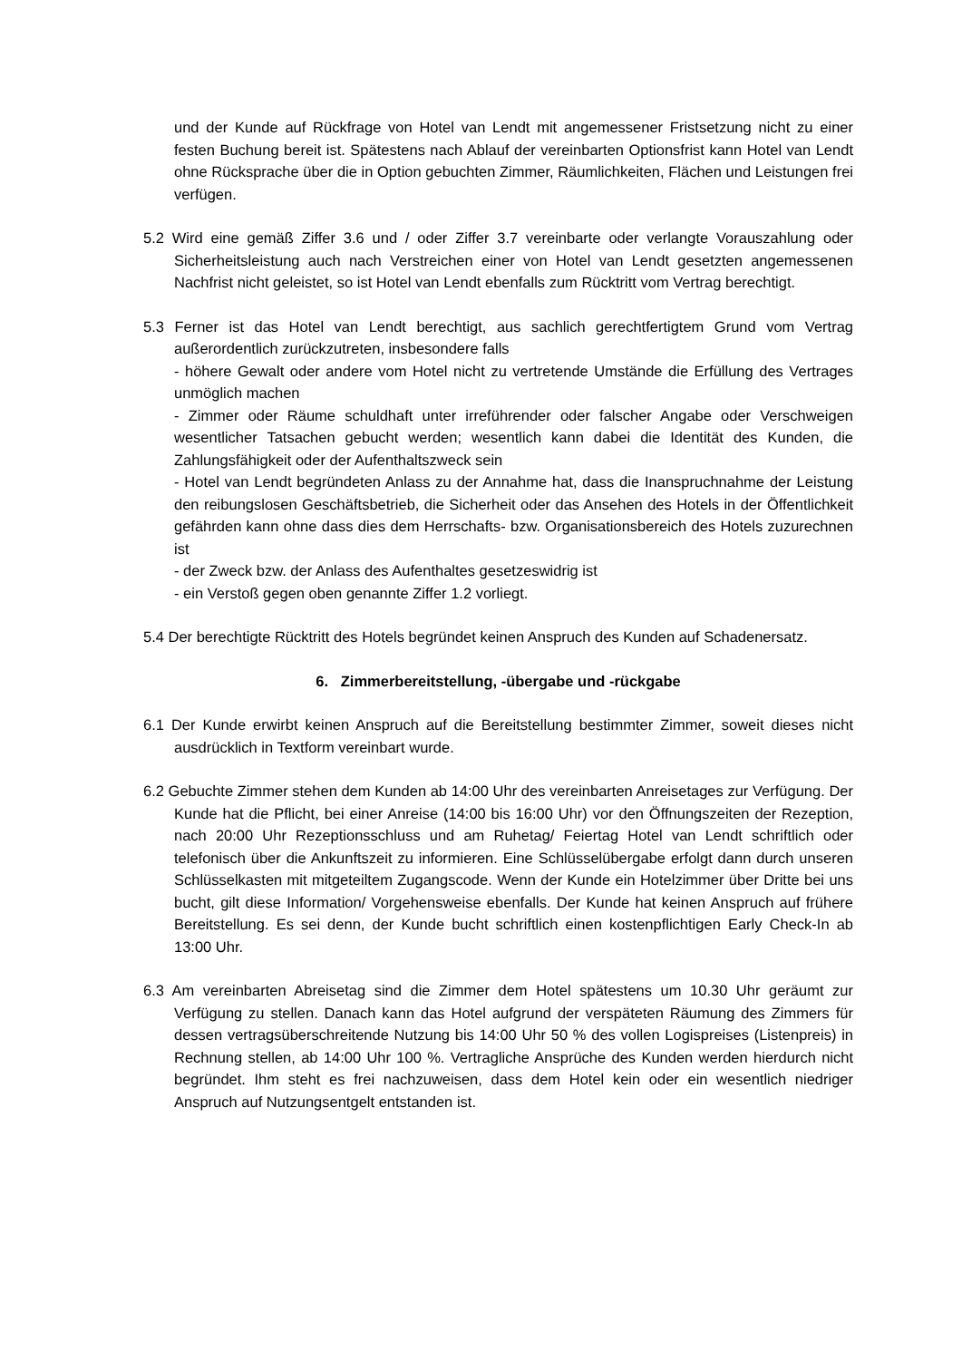und der Kunde auf Rückfrage von Hotel van Lendt mit angemessener Fristsetzung nicht zu einer festen Buchung bereit ist. Spätestens nach Ablauf der vereinbarten Optionsfrist kann Hotel van Lendt ohne Rücksprache über die in Option gebuchten Zimmer, Räumlichkeiten, Flächen und Leistungen frei verfügen.
5.2 Wird eine gemäß Ziffer 3.6 und / oder Ziffer 3.7 vereinbarte oder verlangte Vorauszahlung oder Sicherheitsleistung auch nach Verstreichen einer von Hotel van Lendt gesetzten angemessenen Nachfrist nicht geleistet, so ist Hotel van Lendt ebenfalls zum Rücktritt vom Vertrag berechtigt.
5.3 Ferner ist das Hotel van Lendt berechtigt, aus sachlich gerechtfertigtem Grund vom Vertrag außerordentlich zurückzutreten, insbesondere falls
- höhere Gewalt oder andere vom Hotel nicht zu vertretende Umstände die Erfüllung des Vertrages unmöglich machen
- Zimmer oder Räume schuldhaft unter irreführender oder falscher Angabe oder Verschweigen wesentlicher Tatsachen gebucht werden; wesentlich kann dabei die Identität des Kunden, die Zahlungsfähigkeit oder der Aufenthaltszweck sein
- Hotel van Lendt begründeten Anlass zu der Annahme hat, dass die Inanspruchnahme der Leistung den reibungslosen Geschäftsbetrieb, die Sicherheit oder das Ansehen des Hotels in der Öffentlichkeit gefährden kann ohne dass dies dem Herrschafts- bzw. Organisationsbereich des Hotels zuzurechnen ist
- der Zweck bzw. der Anlass des Aufenthaltes gesetzeswidrig ist
- ein Verstoß gegen oben genannte Ziffer 1.2 vorliegt.
5.4 Der berechtigte Rücktritt des Hotels begründet keinen Anspruch des Kunden auf Schadenersatz.
6. Zimmerbereitstellung, -übergabe und -rückgabe
6.1 Der Kunde erwirbt keinen Anspruch auf die Bereitstellung bestimmter Zimmer, soweit dieses nicht ausdrücklich in Textform vereinbart wurde.
6.2 Gebuchte Zimmer stehen dem Kunden ab 14:00 Uhr des vereinbarten Anreisetages zur Verfügung. Der Kunde hat die Pflicht, bei einer Anreise (14:00 bis 16:00 Uhr) vor den Öffnungszeiten der Rezeption, nach 20:00 Uhr Rezeptionsschluss und am Ruhetag/ Feiertag Hotel van Lendt schriftlich oder telefonisch über die Ankunftszeit zu informieren. Eine Schlüsselübergabe erfolgt dann durch unseren Schlüsselkasten mit mitgeteiltem Zugangscode. Wenn der Kunde ein Hotelzimmer über Dritte bei uns bucht, gilt diese Information/ Vorgehensweise ebenfalls. Der Kunde hat keinen Anspruch auf frühere Bereitstellung. Es sei denn, der Kunde bucht schriftlich einen kostenpflichtigen Early Check-In ab 13:00 Uhr.
6.3 Am vereinbarten Abreisetag sind die Zimmer dem Hotel spätestens um 10.30 Uhr geräumt zur Verfügung zu stellen. Danach kann das Hotel aufgrund der verspäteten Räumung des Zimmers für dessen vertragsüberschreitende Nutzung bis 14:00 Uhr 50 % des vollen Logispreises (Listenpreis) in Rechnung stellen, ab 14:00 Uhr 100 %. Vertragliche Ansprüche des Kunden werden hierdurch nicht begründet. Ihm steht es frei nachzuweisen, dass dem Hotel kein oder ein wesentlich niedriger Anspruch auf Nutzungsentgelt entstanden ist.